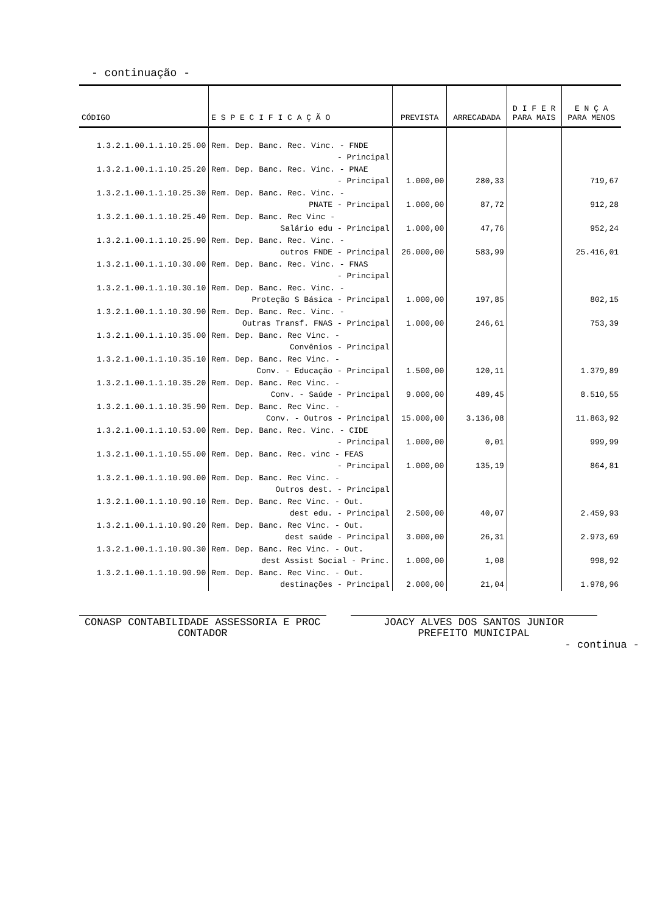- continuação -
| CÓDIGO | E S P E C I F I C A Ç Ã O | PREVISTA | ARRECADADA | D I F E R PARA MAIS | E N Ç A PARA MENOS |
| --- | --- | --- | --- | --- | --- |
| 1.3.2.1.00.1.1.10.25.00 | Rem. Dep. Banc. Rec. Vinc. - FNDE | | | | |
| | - Principal | | | | |
| 1.3.2.1.00.1.1.10.25.20 | Rem. Dep. Banc. Rec. Vinc. - PNAE | | | | |
| | - Principal | 1.000,00 | 280,33 | | 719,67 |
| 1.3.2.1.00.1.1.10.25.30 | Rem. Dep. Banc. Rec. Vinc. - | | | | |
| | PNATE - Principal | 1.000,00 | 87,72 | | 912,28 |
| 1.3.2.1.00.1.1.10.25.40 | Rem. Dep. Banc. Rec Vinc - | | | | |
| | Salário edu - Principal | 1.000,00 | 47,76 | | 952,24 |
| 1.3.2.1.00.1.1.10.25.90 | Rem. Dep. Banc. Rec. Vinc. - | | | | |
| | outros FNDE - Principal | 26.000,00 | 583,99 | | 25.416,01 |
| 1.3.2.1.00.1.1.10.30.00 | Rem. Dep. Banc. Rec. Vinc. - FNAS | | | | |
| | - Principal | | | | |
| 1.3.2.1.00.1.1.10.30.10 | Rem. Dep. Banc. Rec. Vinc. - | | | | |
| | Proteção S Básica - Principal | 1.000,00 | 197,85 | | 802,15 |
| 1.3.2.1.00.1.1.10.30.90 | Rem. Dep. Banc. Rec. Vinc. - | | | | |
| | Outras Transf. FNAS - Principal | 1.000,00 | 246,61 | | 753,39 |
| 1.3.2.1.00.1.1.10.35.00 | Rem. Dep. Banc. Rec Vinc. - | | | | |
| | Convênios - Principal | | | | |
| 1.3.2.1.00.1.1.10.35.10 | Rem. Dep. Banc. Rec Vinc. - | | | | |
| | Conv. - Educação - Principal | 1.500,00 | 120,11 | | 1.379,89 |
| 1.3.2.1.00.1.1.10.35.20 | Rem. Dep. Banc. Rec Vinc. - | | | | |
| | Conv. - Saúde - Principal | 9.000,00 | 489,45 | | 8.510,55 |
| 1.3.2.1.00.1.1.10.35.90 | Rem. Dep. Banc. Rec Vinc. - | | | | |
| | Conv. - Outros - Principal | 15.000,00 | 3.136,08 | | 11.863,92 |
| 1.3.2.1.00.1.1.10.53.00 | Rem. Dep. Banc. Rec. Vinc. - CIDE | | | | |
| | - Principal | 1.000,00 | 0,01 | | 999,99 |
| 1.3.2.1.00.1.1.10.55.00 | Rem. Dep. Banc. Rec. vinc - FEAS | | | | |
| | - Principal | 1.000,00 | 135,19 | | 864,81 |
| 1.3.2.1.00.1.1.10.90.00 | Rem. Dep. Banc. Rec Vinc. - | | | | |
| | Outros dest. - Principal | | | | |
| 1.3.2.1.00.1.1.10.90.10 | Rem. Dep. Banc. Rec Vinc. - Out. | | | | |
| | dest edu. - Principal | 2.500,00 | 40,07 | | 2.459,93 |
| 1.3.2.1.00.1.1.10.90.20 | Rem. Dep. Banc. Rec Vinc. - Out. | | | | |
| | dest saúde - Principal | 3.000,00 | 26,31 | | 2.973,69 |
| 1.3.2.1.00.1.1.10.90.30 | Rem. Dep. Banc. Rec Vinc. - Out. | | | | |
| | dest Assist Social - Princ. | 1.000,00 | 1,08 | | 998,92 |
| 1.3.2.1.00.1.1.10.90.90 | Rem. Dep. Banc. Rec Vinc. - Out. | | | | |
| | destinações - Principal | 2.000,00 | 21,04 | | 1.978,96 |
CONASP CONTABILIDADE ASSESSORIA E PROC
CONTADOR
JOACY ALVES DOS SANTOS JUNIOR
PREFEITO MUNICIPAL
- continua -